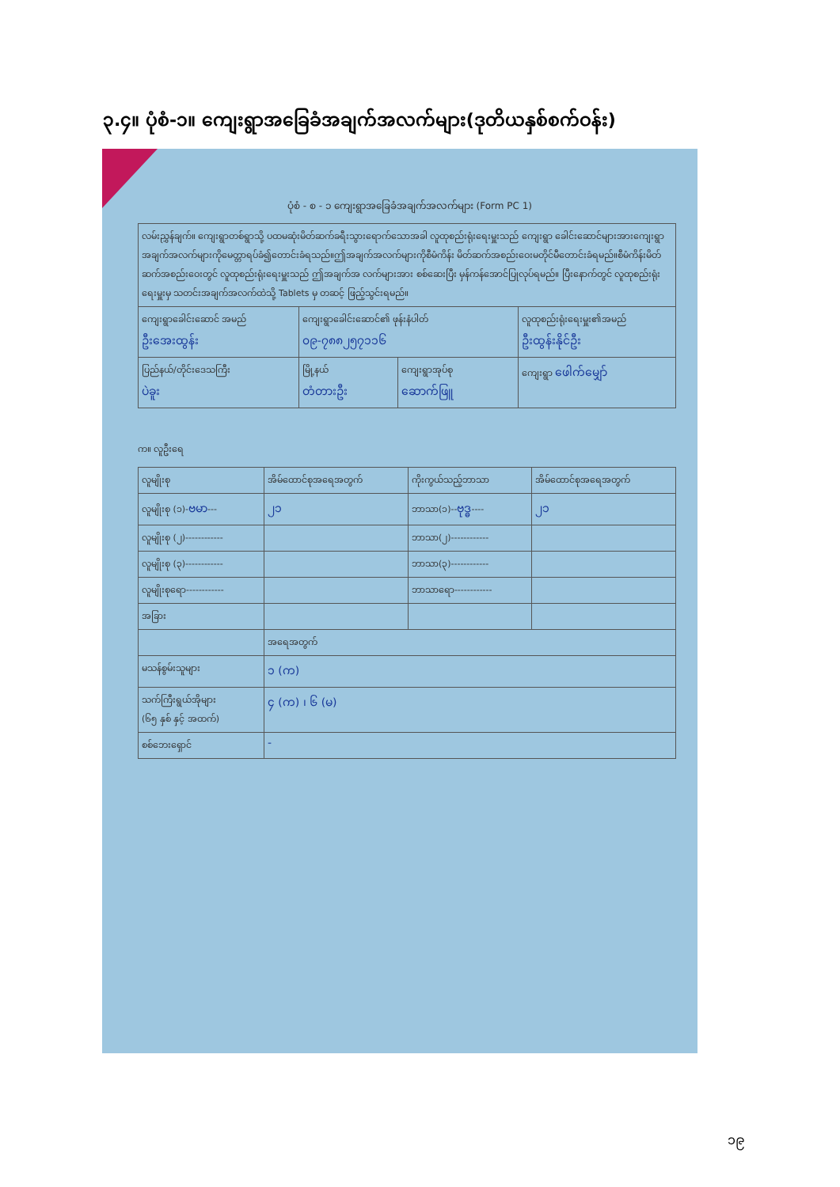၃.၄။ ပုံစံ-၁။ ကျေးရွာအခြေခံအချက်အလက်များ(ဒုတိယနှစ်စက်ဝန်း)
ပုံစံ - စ - ၁ ကျေးရွာအခြေခံအချက်အလက်များ (Form PC 1)
| လမ်းညွှန်ချက်။ ကျေးရွာတစ်ရွာသို့ ပထမဆုံးမိတ်ဆက်ခရီးသွားရောက်သောအခါ လူထုစည်းရုံးရေးမှူးသည် ကျေးရွာ ခေါင်းဆောင်များအားကျေးရွာအချက်အလက်များကိုမေတ္တာရပ်ခံ၍တောင်းခံရသည်။ဤအချက်အလက်များကိုစီမံကိန်း မိတ်ဆက်အစည်းဝေးမတိုင်မီတောင်းခံရမည်။စီမံကိန်းမိတ်ဆက်အစည်းဝေးတွင် လူထုစည်းရုံးရေးမှူးသည် ဤအချက်အ လက်များအား စစ်ဆေးပြီး မှန်ကန်အောင်ပြုလုပ်ရမည်။ ပြီးနောက်တွင် လူထုစည်းရုံးရေးမှူးမှ သတင်းအချက်အလက်ထဲသို့ Tablets မှ တဆင့် ဖြည့်သွင်းရမည်။ | | | |
| ကျေးရွာခေါင်းဆောင် အမည် ဦးအေးထွန်း | ကျေးရွာခေါင်းဆောင်၏ ဖုန်းနံပါတ် ၀၉-၇၈၈၂၅၇၁၁၆ | | လူထုစည်းရုံးရေးမှူး၏အမည် ဦးထွန်းနိုင်ဦး |
| ပြည်နယ်/တိုင်းဒေသကြီး ပဲခူး | မြို့နယ် တံတားဦး | ကျေးရွာအုပ်စု ဆောက်ဖြူ | ကျေးရွာ ဖေါက်မျှော် |
က။ လူဦးရေ
| လူမျိုးစု | အိမ်ထောင်စုအရေအတွက် | ကိုးကွယ်သည့်ဘာသာ | အိမ်ထောင်စုအရေအတွက် |
| --- | --- | --- | --- |
| လူမျိုးစု (၁)- ဗမာ --- | ၂၁ | ဘာသာ(၁)-- ဗုဒ္ဓ ---- | ၂၁ |
| လူမျိုးစု (၂)------------ | | ဘာသာ(၂)------------ | |
| လူမျိုးစု (၃)------------ | | ဘာသာ(၃)------------ | |
| လူမျိုးစုရော------------ | | ဘာသာရော------------ | |
| အခြား | | | |
| | အရေအတွက် | | |
| မသန်စွမ်းသူများ | ၁ (က) | | |
| သက်ကြီးရွယ်အိုများ (၆၅ နှစ် နှင့် အထက်) | ၄ (က) ၊ ၆ (မ) | | |
| စစ်ဘေးရှောင် | - | | |
၁၉